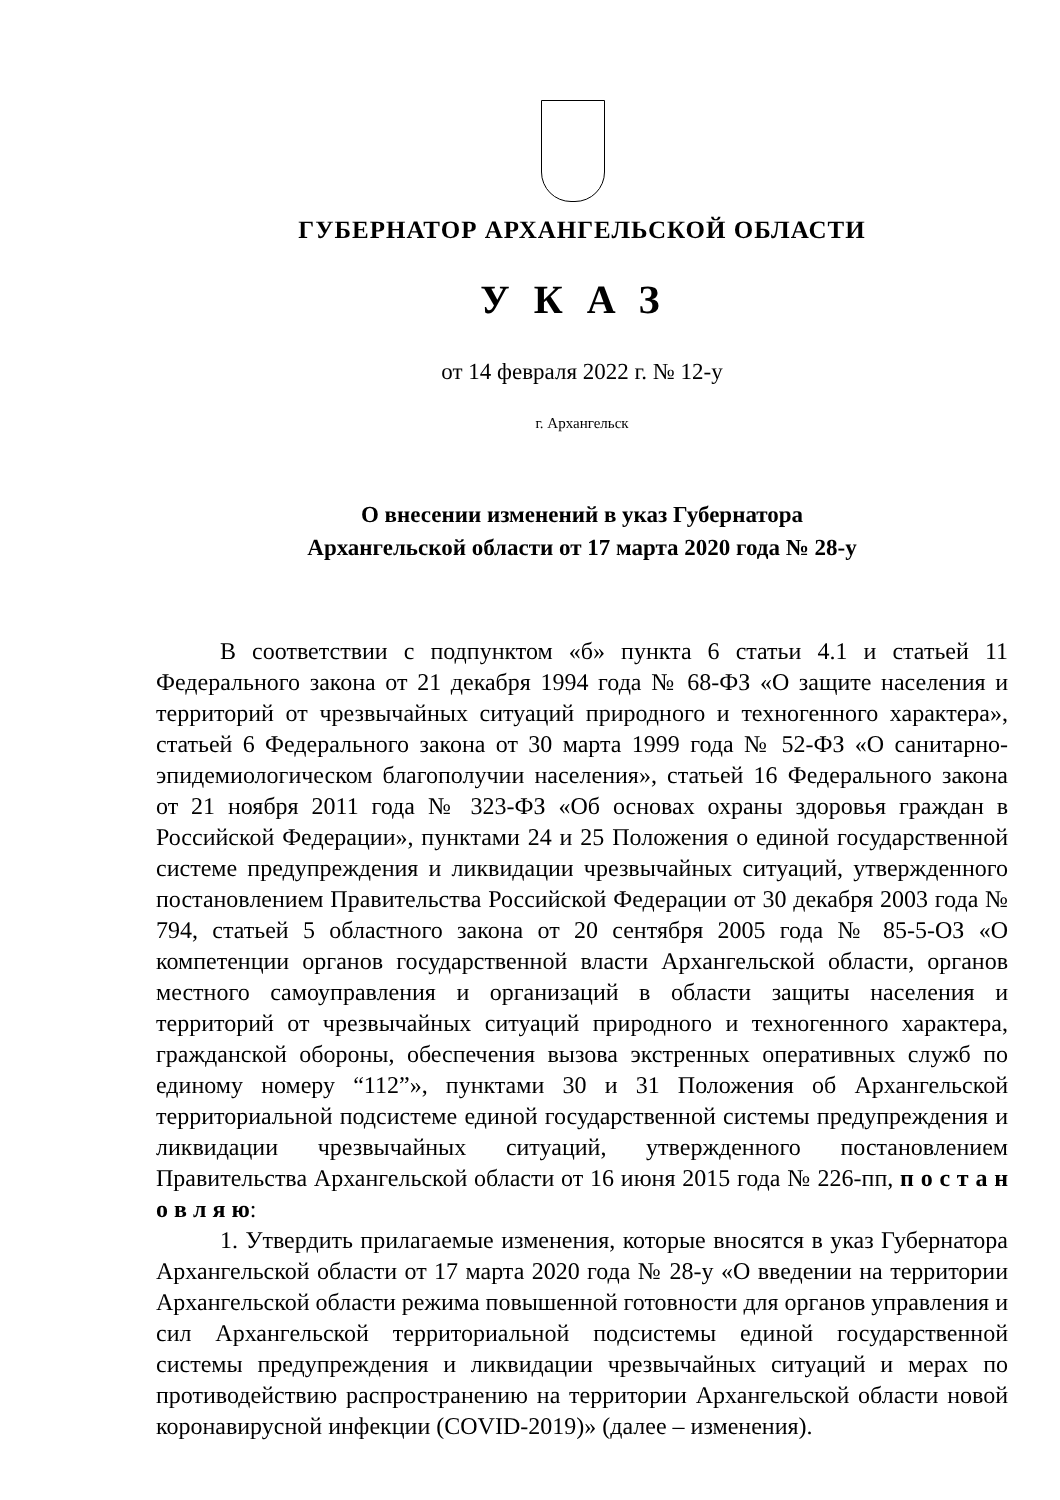ГУБЕРНАТОР АРХАНГЕЛЬСКОЙ ОБЛАСТИ
УКАЗ
от 14 февраля 2022 г. № 12-у
г. Архангельск
О внесении изменений в указ Губернатора
Архангельской области от 17 марта 2020 года № 28-у
В соответствии с подпунктом «б» пункта 6 статьи 4.1 и статьей 11 Федерального закона от 21 декабря 1994 года № 68-ФЗ «О защите населения и территорий от чрезвычайных ситуаций природного и техногенного характера», статьей 6 Федерального закона от 30 марта 1999 года № 52-ФЗ «О санитарно-эпидемиологическом благополучии населения», статьей 16 Федерального закона от 21 ноября 2011 года № 323-ФЗ «Об основах охраны здоровья граждан в Российской Федерации», пунктами 24 и 25 Положения о единой государственной системе предупреждения и ликвидации чрезвычайных ситуаций, утвержденного постановлением Правительства Российской Федерации от 30 декабря 2003 года № 794, статьей 5 областного закона от 20 сентября 2005 года № 85-5-ОЗ «О компетенции органов государственной власти Архангельской области, органов местного самоуправления и организаций в области защиты населения и территорий от чрезвычайных ситуаций природного и техногенного характера, гражданской обороны, обеспечения вызова экстренных оперативных служб по единому номеру “112”», пунктами 30 и 31 Положения об Архангельской территориальной подсистеме единой государственной системы предупреждения и ликвидации чрезвычайных ситуаций, утвержденного постановлением Правительства Архангельской области от 16 июня 2015 года № 226-пп, п о с т а н о в л я ю:
1. Утвердить прилагаемые изменения, которые вносятся в указ Губернатора Архангельской области от 17 марта 2020 года № 28-у «О введении на территории Архангельской области режима повышенной готовности для органов управления и сил Архангельской территориальной подсистемы единой государственной системы предупреждения и ликвидации чрезвычайных ситуаций и мерах по противодействию распространению на территории Архангельской области новой коронавирусной инфекции (COVID-2019)» (далее – изменения).